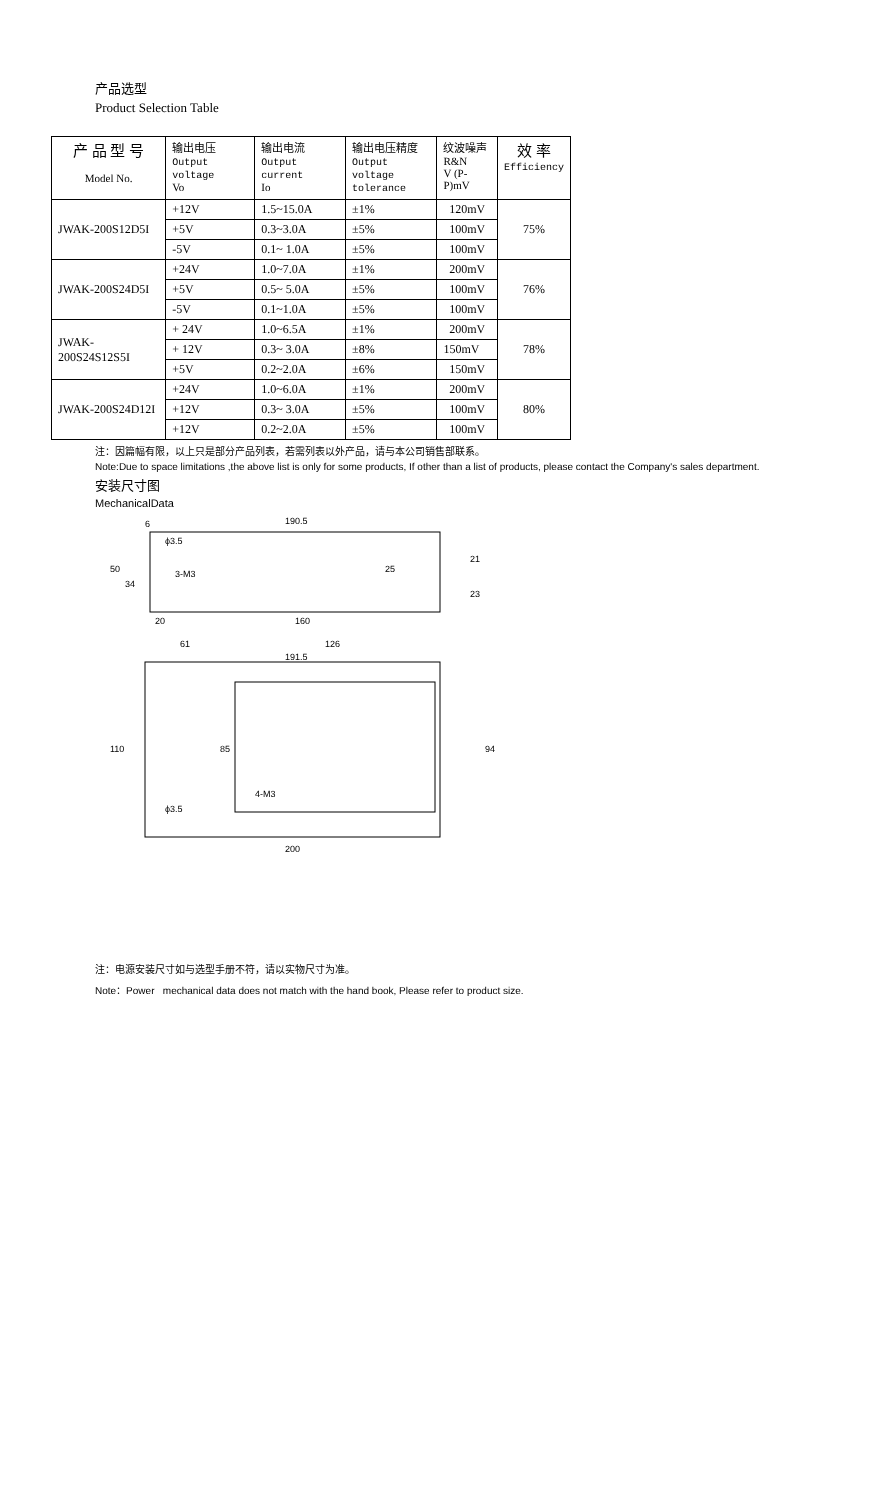产品选型
Product Selection Table
| 产 品 型 号 Model No. | 输出电压 Output voltage Vo | 输出电流 Output current Io | 输出电压精度 Output voltage tolerance | 纹波噪声 R&N V (P-P)mV | 效 率 Efficiency |
| --- | --- | --- | --- | --- | --- |
| JWAK-200S12D5I | +12V | 1.5~15.0A | ±1% | 120mV | 75% |
| | +5V | 0.3~3.0A | ±5% | 100mV | |
| | -5V | 0.1~ 1.0A | ±5% | 100mV | |
| JWAK-200S24D5I | +24V | 1.0~7.0A | ±1% | 200mV | 76% |
| | +5V | 0.5~ 5.0A | ±5% | 100mV | |
| | -5V | 0.1~1.0A | ±5% | 100mV | |
| JWAK-200S24S12S5I | + 24V | 1.0~6.5A | ±1% | 200mV | 78% |
| | + 12V | 0.3~ 3.0A | ±8% | 150mV | |
| | +5V | 0.2~2.0A | ±6% | 150mV | |
| JWAK-200S24D12I | +24V | 1.0~6.0A | ±1% | 200mV | 80% |
| | +12V | 0.3~ 3.0A | ±5% | 100mV | |
| | +12V | 0.2~2.0A | ±5% | 100mV | |
注：因篇幅有限，以上只是部分产品列表，若需列表以外产品，请与本公司销售部联系。
Note:Due to space limitations ,the above list is only for some products, If other than a list of products, please contact the Company's sales department.
安装尺寸图
MechanicalData
190.5
6
ϕ3.5
3-M3
20
160
61
126
191.5
4-M3
ϕ3.5
200
110
85
94
50
34
25
21
23
注：电源安装尺寸如与选型手册不符，请以实物尺寸为准。
Note：Power mechanical data does not match with the hand book, Please refer to product size.